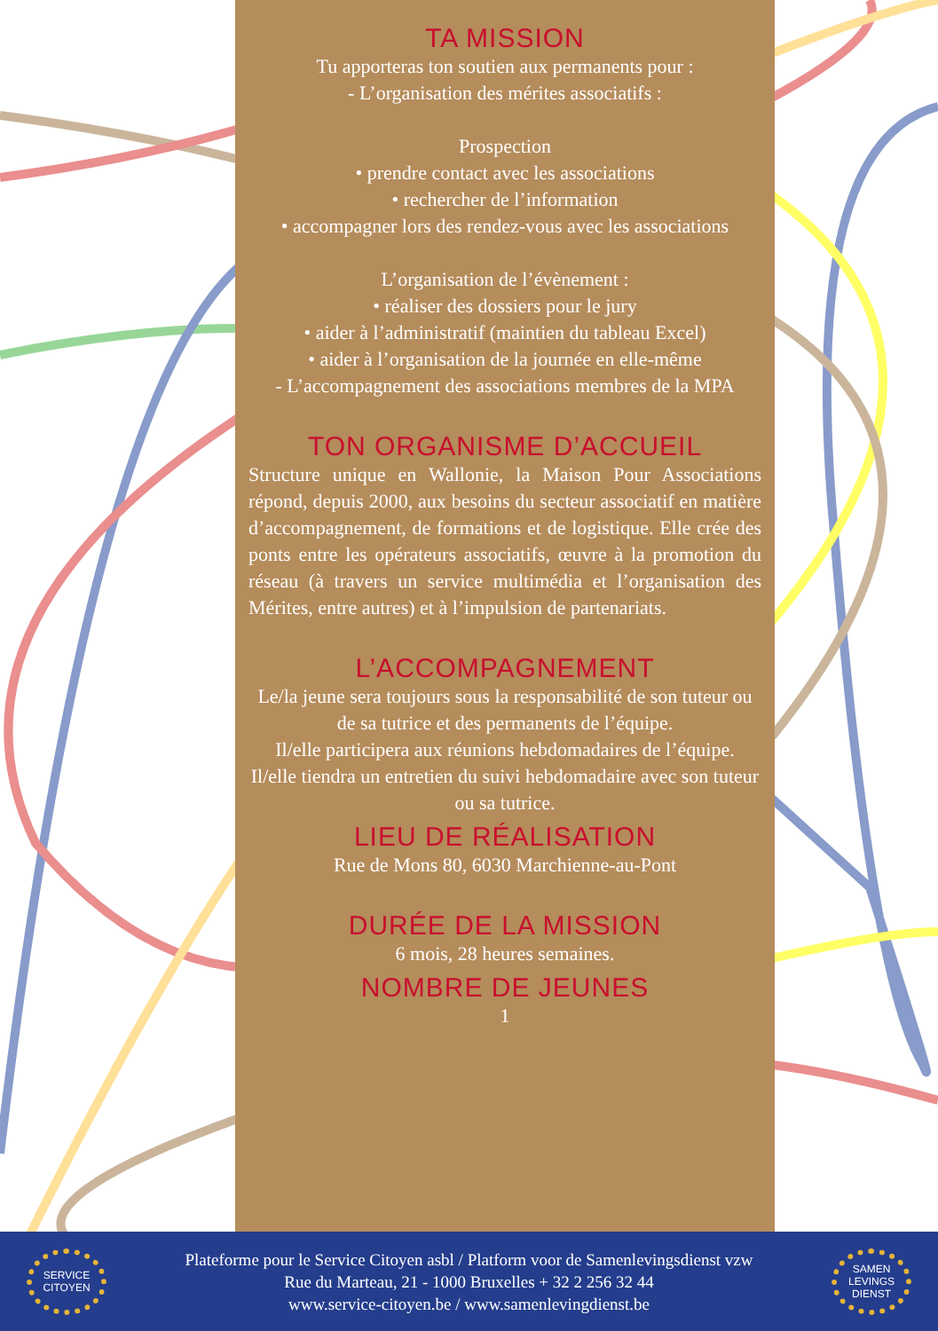TA MISSION
Tu apporteras ton soutien aux permanents pour :
- L’organisation des mérites associatifs :
Prospection
• prendre contact avec les associations
• rechercher de l’information
• accompagner lors des rendez-vous avec les associations
L’organisation de l’évènement :
• réaliser des dossiers pour le jury
• aider à l’administratif (maintien du tableau Excel)
• aider à l’organisation de la journée en elle-même
- L’accompagnement des associations membres de la MPA
TON ORGANISME D’ACCUEIL
Structure unique en Wallonie, la Maison Pour Associations répond, depuis 2000, aux besoins du secteur associatif en matière d’accompagnement, de formations et de logistique. Elle crée des ponts entre les opérateurs associatifs, œuvre à la promotion du réseau (à travers un service multimédia et l’organisation des Mérites, entre autres) et à l’impulsion de partenariats.
L’ACCOMPAGNEMENT
Le/la jeune sera toujours sous la responsabilité de son tuteur ou de sa tutrice et des permanents de l’équipe.
Il/elle participera aux réunions hebdomadaires de l’équipe.
Il/elle tiendra un entretien du suivi hebdomadaire avec son tuteur ou sa tutrice.
LIEU DE RÉALISATION
Rue de Mons 80, 6030 Marchienne-au-Pont
DURÉE DE LA MISSION
6 mois, 28 heures semaines.
NOMBRE DE JEUNES
1
SERVICE
CITOYEN
Plateforme pour le Service Citoyen asbl / Platform voor de Samenlevingsdienst vzw
Rue du Marteau, 21 - 1000 Bruxelles + 32 2 256 32 44
www.service-citoyen.be / www.samenlevingdienst.be
SAMEN
LEVINGS
DIENST